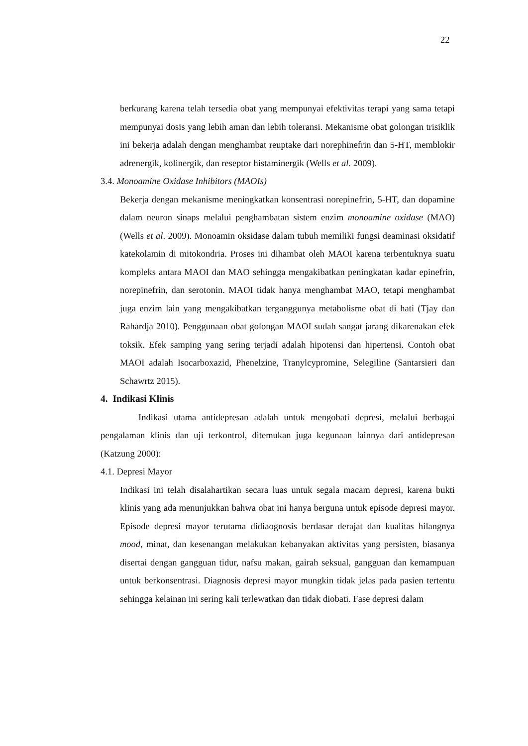22
berkurang karena telah tersedia obat yang mempunyai efektivitas terapi yang sama tetapi mempunyai dosis yang lebih aman dan lebih toleransi. Mekanisme obat golongan trisiklik ini bekerja adalah dengan menghambat reuptake dari norephinefrin dan 5-HT, memblokir adrenergik, kolinergik, dan reseptor histaminergik (Wells et al. 2009).
3.4. Monoamine Oxidase Inhibitors (MAOIs)
Bekerja dengan mekanisme meningkatkan konsentrasi norepinefrin, 5-HT, dan dopamine dalam neuron sinaps melalui penghambatan sistem enzim monoamine oxidase (MAO) (Wells et al. 2009). Monoamin oksidase dalam tubuh memiliki fungsi deaminasi oksidatif katekolamin di mitokondria. Proses ini dihambat oleh MAOI karena terbentuknya suatu kompleks antara MAOI dan MAO sehingga mengakibatkan peningkatan kadar epinefrin, norepinefrin, dan serotonin. MAOI tidak hanya menghambat MAO, tetapi menghambat juga enzim lain yang mengakibatkan terganggunya metabolisme obat di hati (Tjay dan Rahardja 2010). Penggunaan obat golongan MAOI sudah sangat jarang dikarenakan efek toksik. Efek samping yang sering terjadi adalah hipotensi dan hipertensi. Contoh obat MAOI adalah Isocarboxazid, Phenelzine, Tranylcypromine, Selegiline (Santarsieri dan Schawrtz 2015).
4. Indikasi Klinis
Indikasi utama antidepresan adalah untuk mengobati depresi, melalui berbagai pengalaman klinis dan uji terkontrol, ditemukan juga kegunaan lainnya dari antidepresan (Katzung 2000):
4.1. Depresi Mayor
Indikasi ini telah disalahartikan secara luas untuk segala macam depresi, karena bukti klinis yang ada menunjukkan bahwa obat ini hanya berguna untuk episode depresi mayor. Episode depresi mayor terutama didiaognosis berdasar derajat dan kualitas hilangnya mood, minat, dan kesenangan melakukan kebanyakan aktivitas yang persisten, biasanya disertai dengan gangguan tidur, nafsu makan, gairah seksual, gangguan dan kemampuan untuk berkonsentrasi. Diagnosis depresi mayor mungkin tidak jelas pada pasien tertentu sehingga kelainan ini sering kali terlewatkan dan tidak diobati. Fase depresi dalam